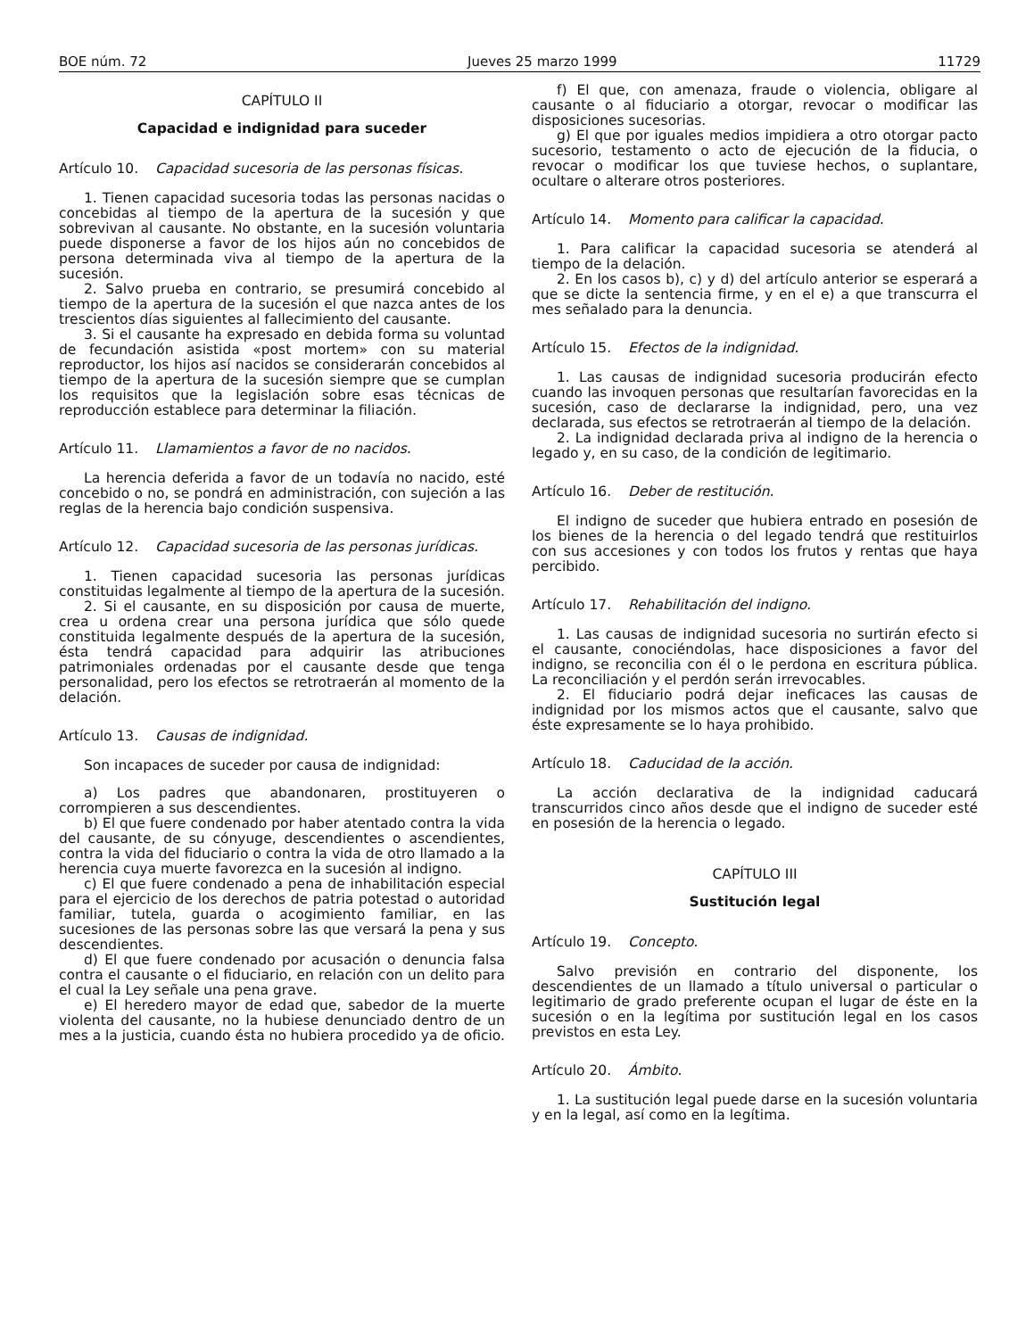BOE núm. 72 Jueves 25 marzo 1999 11729
CAPÍTULO II
Capacidad e indignidad para suceder
Artículo 10. Capacidad sucesoria de las personas físicas.
1. Tienen capacidad sucesoria todas las personas nacidas o concebidas al tiempo de la apertura de la sucesión y que sobrevivan al causante. No obstante, en la sucesión voluntaria puede disponerse a favor de los hijos aún no concebidos de persona determinada viva al tiempo de la apertura de la sucesión.
2. Salvo prueba en contrario, se presumirá concebido al tiempo de la apertura de la sucesión el que nazca antes de los trescientos días siguientes al fallecimiento del causante.
3. Si el causante ha expresado en debida forma su voluntad de fecundación asistida «post mortem» con su material reproductor, los hijos así nacidos se considerarán concebidos al tiempo de la apertura de la sucesión siempre que se cumplan los requisitos que la legislación sobre esas técnicas de reproducción establece para determinar la filiación.
Artículo 11. Llamamientos a favor de no nacidos.
La herencia deferida a favor de un todavía no nacido, esté concebido o no, se pondrá en administración, con sujeción a las reglas de la herencia bajo condición suspensiva.
Artículo 12. Capacidad sucesoria de las personas jurídicas.
1. Tienen capacidad sucesoria las personas jurídicas constituidas legalmente al tiempo de la apertura de la sucesión.
2. Si el causante, en su disposición por causa de muerte, crea u ordena crear una persona jurídica que sólo quede constituida legalmente después de la apertura de la sucesión, ésta tendrá capacidad para adquirir las atribuciones patrimoniales ordenadas por el causante desde que tenga personalidad, pero los efectos se retrotraerán al momento de la delación.
Artículo 13. Causas de indignidad.
Son incapaces de suceder por causa de indignidad:
a) Los padres que abandonaren, prostituyeren o corrompieren a sus descendientes.
b) El que fuere condenado por haber atentado contra la vida del causante, de su cónyuge, descendientes o ascendientes, contra la vida del fiduciario o contra la vida de otro llamado a la herencia cuya muerte favorezca en la sucesión al indigno.
c) El que fuere condenado a pena de inhabilitación especial para el ejercicio de los derechos de patria potestad o autoridad familiar, tutela, guarda o acogimiento familiar, en las sucesiones de las personas sobre las que versará la pena y sus descendientes.
d) El que fuere condenado por acusación o denuncia falsa contra el causante o el fiduciario, en relación con un delito para el cual la Ley señale una pena grave.
e) El heredero mayor de edad que, sabedor de la muerte violenta del causante, no la hubiese denunciado dentro de un mes a la justicia, cuando ésta no hubiera procedido ya de oficio.
f) El que, con amenaza, fraude o violencia, obligare al causante o al fiduciario a otorgar, revocar o modificar las disposiciones sucesorias.
g) El que por iguales medios impidiera a otro otorgar pacto sucesorio, testamento o acto de ejecución de la fiducia, o revocar o modificar los que tuviese hechos, o suplantare, ocultare o alterare otros posteriores.
Artículo 14. Momento para calificar la capacidad.
1. Para calificar la capacidad sucesoria se atenderá al tiempo de la delación.
2. En los casos b), c) y d) del artículo anterior se esperará a que se dicte la sentencia firme, y en el e) a que transcurra el mes señalado para la denuncia.
Artículo 15. Efectos de la indignidad.
1. Las causas de indignidad sucesoria producirán efecto cuando las invoquen personas que resultarían favorecidas en la sucesión, caso de declararse la indignidad, pero, una vez declarada, sus efectos se retrotraerán al tiempo de la delación.
2. La indignidad declarada priva al indigno de la herencia o legado y, en su caso, de la condición de legitimario.
Artículo 16. Deber de restitución.
El indigno de suceder que hubiera entrado en posesión de los bienes de la herencia o del legado tendrá que restituirlos con sus accesiones y con todos los frutos y rentas que haya percibido.
Artículo 17. Rehabilitación del indigno.
1. Las causas de indignidad sucesoria no surtirán efecto si el causante, conociéndolas, hace disposiciones a favor del indigno, se reconcilia con él o le perdona en escritura pública. La reconciliación y el perdón serán irrevocables.
2. El fiduciario podrá dejar ineficaces las causas de indignidad por los mismos actos que el causante, salvo que éste expresamente se lo haya prohibido.
Artículo 18. Caducidad de la acción.
La acción declarativa de la indignidad caducará transcurridos cinco años desde que el indigno de suceder esté en posesión de la herencia o legado.
CAPÍTULO III
Sustitución legal
Artículo 19. Concepto.
Salvo previsión en contrario del disponente, los descendientes de un llamado a título universal o particular o legitimario de grado preferente ocupan el lugar de éste en la sucesión o en la legítima por sustitución legal en los casos previstos en esta Ley.
Artículo 20. Ámbito.
1. La sustitución legal puede darse en la sucesión voluntaria y en la legal, así como en la legítima.